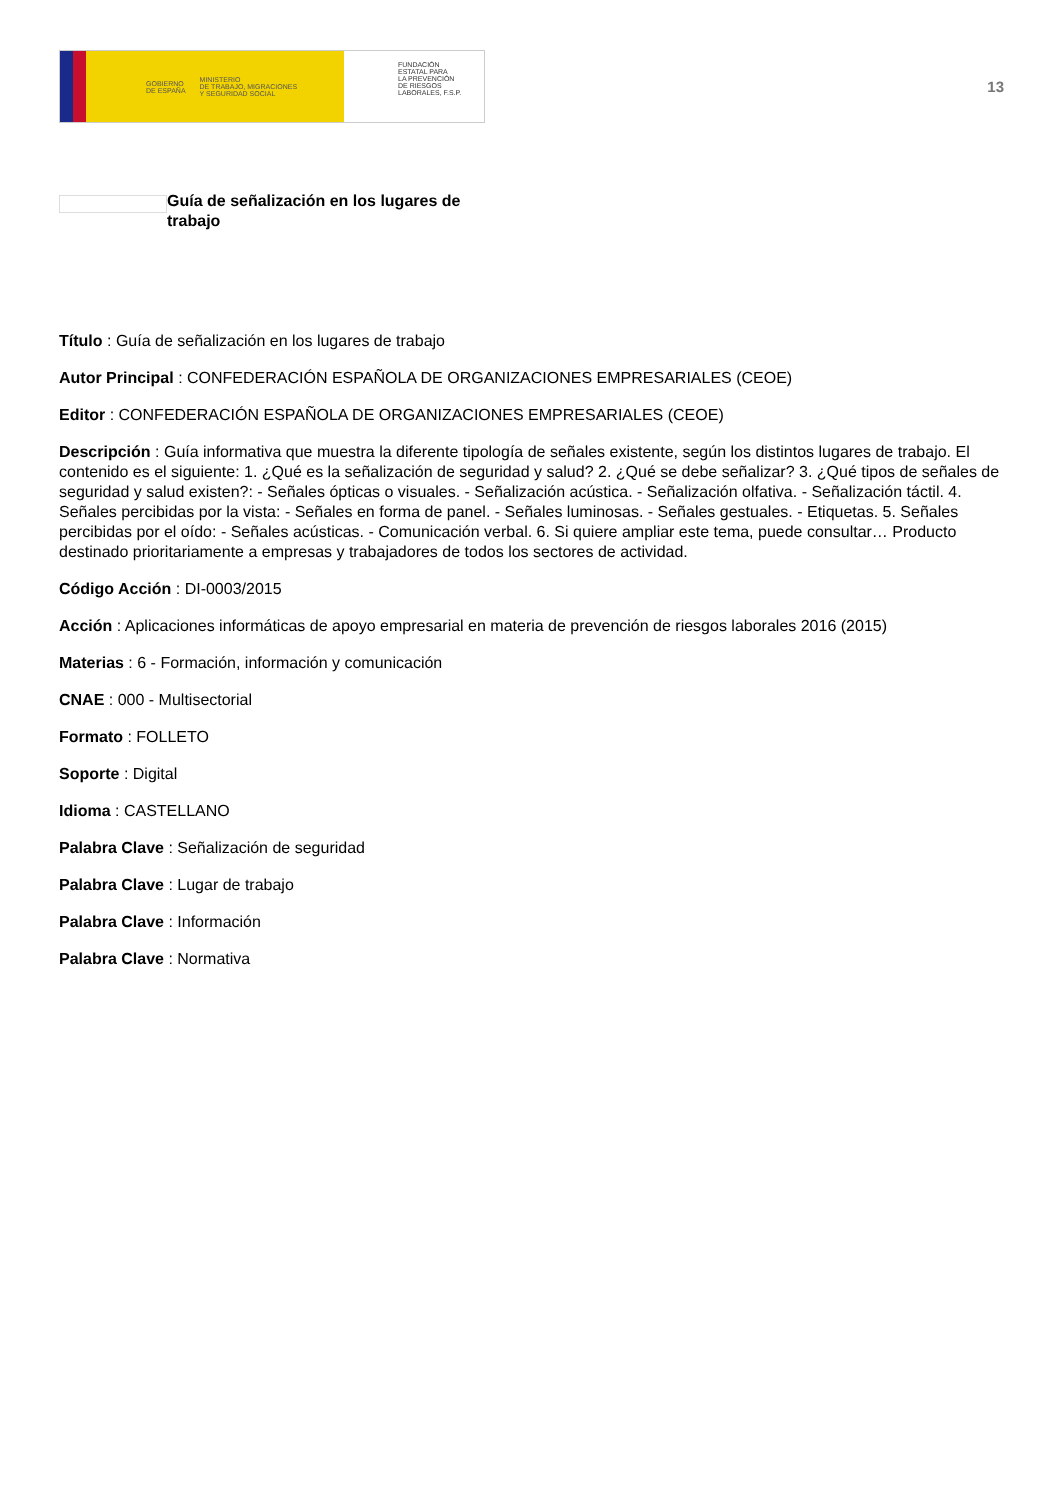GOBIERNO
DE ESPAÑA MINISTERIO
DE TRABAJO, MIGRACIONES
Y SEGURIDAD SOCIAL
FUNDACIÓN
ESTATAL PARA
LA PREVENCIÓN
DE RIESGOS
LABORALES, F.S.P.
13
Guía de señalización en los lugares de trabajo
Título : Guía de señalización en los lugares de trabajo
Autor Principal : CONFEDERACIÓN ESPAÑOLA DE ORGANIZACIONES EMPRESARIALES (CEOE)
Editor : CONFEDERACIÓN ESPAÑOLA DE ORGANIZACIONES EMPRESARIALES (CEOE)
Descripción : Guía informativa que muestra la diferente tipología de señales existente, según los distintos lugares de trabajo. El contenido es el siguiente: 1. ¿Qué es la señalización de seguridad y salud? 2. ¿Qué se debe señalizar? 3. ¿Qué tipos de señales de seguridad y salud existen?: - Señales ópticas o visuales. - Señalización acústica. - Señalización olfativa. - Señalización táctil. 4. Señales percibidas por la vista: - Señales en forma de panel. - Señales luminosas. - Señales gestuales. - Etiquetas. 5. Señales percibidas por el oído: - Señales acústicas. - Comunicación verbal. 6. Si quiere ampliar este tema, puede consultar… Producto destinado prioritariamente a empresas y trabajadores de todos los sectores de actividad.
Código Acción : DI-0003/2015
Acción : Aplicaciones informáticas de apoyo empresarial en materia de prevención de riesgos laborales 2016 (2015)
Materias : 6 - Formación, información y comunicación
CNAE : 000 - Multisectorial
Formato : FOLLETO
Soporte : Digital
Idioma : CASTELLANO
Palabra Clave : Señalización de seguridad
Palabra Clave : Lugar de trabajo
Palabra Clave : Información
Palabra Clave : Normativa